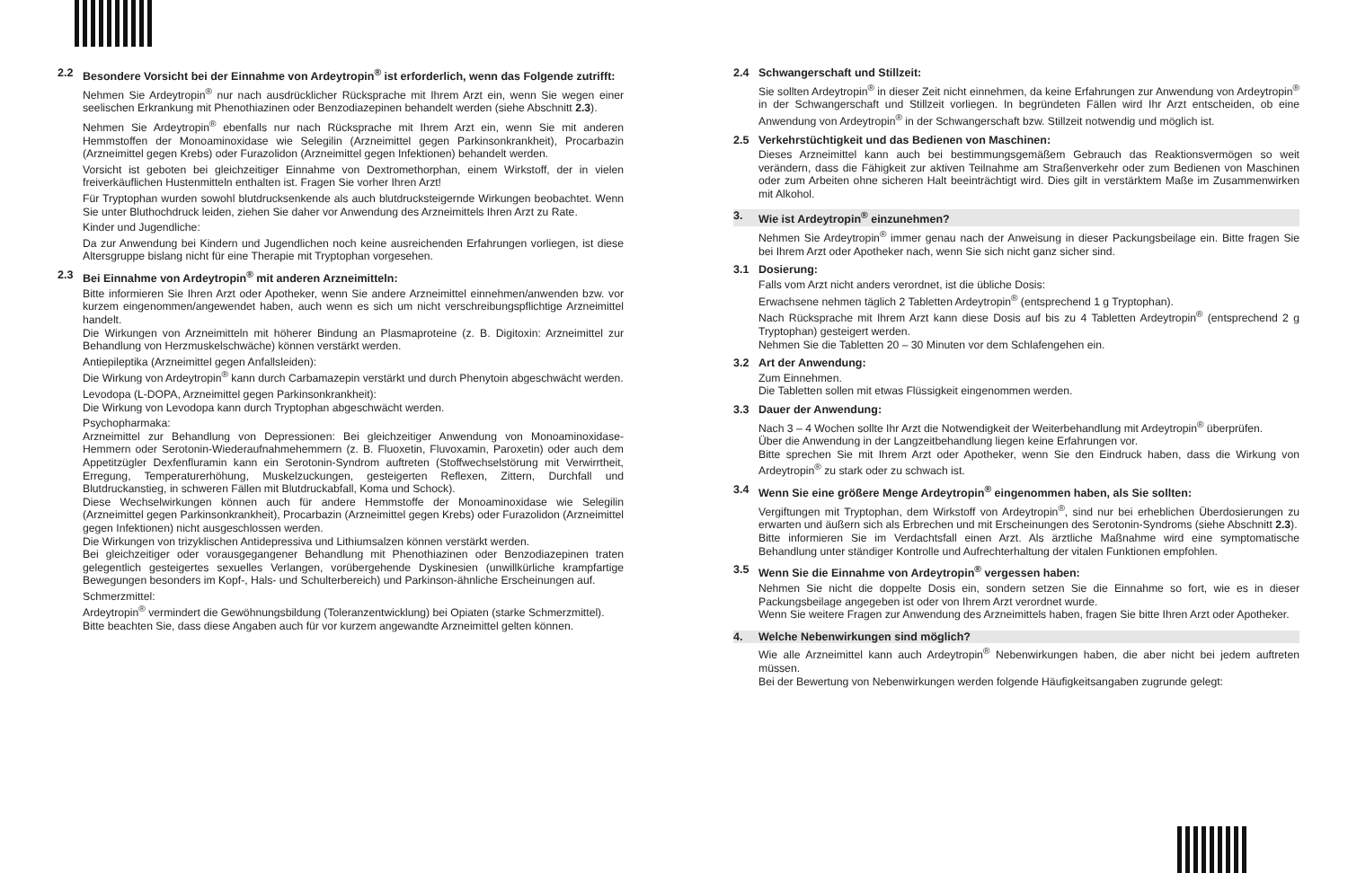2.2 Besondere Vorsicht bei der Einnahme von Ardeytropin<sup>®</sup> ist erforderlich, wenn das Folgende zutrifft:
Nehmen Sie Ardeytropin<sup>®</sup> nur nach ausdrücklicher Rücksprache mit Ihrem Arzt ein, wenn Sie wegen einer seelischen Erkrankung mit Phenothiazinen oder Benzodiazepinen behandelt werden (siehe Abschnitt 2.3).
Nehmen Sie Ardeytropin<sup>®</sup> ebenfalls nur nach Rücksprache mit Ihrem Arzt ein, wenn Sie mit anderen Hemmstoffen der Monoaminoxidase wie Selegilin (Arzneimittel gegen Parkinsonkrankheit), Procarbazin (Arzneimittel gegen Krebs) oder Furazolidon (Arzneimittel gegen Infektionen) behandelt werden.
Vorsicht ist geboten bei gleichzeitiger Einnahme von Dextromethorphan, einem Wirkstoff, der in vielen freiverkäuflichen Hustenmitteln enthalten ist. Fragen Sie vorher Ihren Arzt!
Für Tryptophan wurden sowohl blutdrucksenkende als auch blutdrucksteigernde Wirkungen beobachtet. Wenn Sie unter Bluthochdruck leiden, ziehen Sie daher vor Anwendung des Arzneimittels Ihren Arzt zu Rate.
Kinder und Jugendliche:
Da zur Anwendung bei Kindern und Jugendlichen noch keine ausreichenden Erfahrungen vorliegen, ist diese Altersgruppe bislang nicht für eine Therapie mit Tryptophan vorgesehen.
2.3 Bei Einnahme von Ardeytropin<sup>®</sup> mit anderen Arzneimitteln:
Bitte informieren Sie Ihren Arzt oder Apotheker, wenn Sie andere Arzneimittel einnehmen/anwenden bzw. vor kurzem eingenommen/angewendet haben, auch wenn es sich um nicht verschreibungspflichtige Arzneimittel handelt.
Die Wirkungen von Arzneimitteln mit höherer Bindung an Plasmaproteine (z. B. Digitoxin: Arzneimittel zur Behandlung von Herzmuskelschwäche) können verstärkt werden.
Antiepileptika (Arzneimittel gegen Anfallsleiden):
Die Wirkung von Ardeytropin<sup>®</sup> kann durch Carbamazepin verstärkt und durch Phenytoin abgeschwächt werden.
Levodopa (L-DOPA, Arzneimittel gegen Parkinsonkrankheit):
Die Wirkung von Levodopa kann durch Tryptophan abgeschwächt werden.
Psychopharmaka:
Arzneimittel zur Behandlung von Depressionen: Bei gleichzeitiger Anwendung von Monoaminoxidase-Hemmern oder Serotonin-Wiederaufnahmehemmern (z. B. Fluoxetin, Fluvoxamin, Paroxetin) oder auch dem Appetitzügler Dexfenfluramin kann ein Serotonin-Syndrom auftreten (Stoffwechselstörung mit Verwirrtheit, Erregung, Temperaturerhöhung, Muskelzuckungen, gesteigerten Reflexen, Zittern, Durchfall und Blutdruckanstieg, in schweren Fällen mit Blutdruckabfall, Koma und Schock).
Diese Wechselwirkungen können auch für andere Hemmstoffe der Monoaminoxidase wie Selegilin (Arzneimittel gegen Parkinsonkrankheit), Procarbazin (Arzneimittel gegen Krebs) oder Furazolidon (Arzneimittel gegen Infektionen) nicht ausgeschlossen werden.
Die Wirkungen von trizyklischen Antidepressiva und Lithiumsalzen können verstärkt werden.
Bei gleichzeitiger oder vorausgegangener Behandlung mit Phenothiazinen oder Benzodiazepinen traten gelegentlich gesteigertes sexuelles Verlangen, vorübergehende Dyskinesien (unwillkürliche krampfartige Bewegungen besonders im Kopf-, Hals- und Schulterbereich) und Parkinson-ähnliche Erscheinungen auf.
Schmerzmittel:
Ardeytropin<sup>®</sup> vermindert die Gewöhnungsbildung (Toleranzentwicklung) bei Opiaten (starke Schmerzmittel).
Bitte beachten Sie, dass diese Angaben auch für vor kurzem angewandte Arzneimittel gelten können.
2.4 Schwangerschaft und Stillzeit:
Sie sollten Ardeytropin<sup>®</sup> in dieser Zeit nicht einnehmen, da keine Erfahrungen zur Anwendung von Ardeytropin<sup>®</sup> in der Schwangerschaft und Stillzeit vorliegen. In begründeten Fällen wird Ihr Arzt entscheiden, ob eine Anwendung von Ardeytropin<sup>®</sup> in der Schwangerschaft bzw. Stillzeit notwendig und möglich ist.
2.5 Verkehrstüchtigkeit und das Bedienen von Maschinen:
Dieses Arzneimittel kann auch bei bestimmungsgemäßem Gebrauch das Reaktionsvermögen so weit verändern, dass die Fähigkeit zur aktiven Teilnahme am Straßenverkehr oder zum Bedienen von Maschinen oder zum Arbeiten ohne sicheren Halt beeinträchtigt wird. Dies gilt in verstärktem Maße im Zusammenwirken mit Alkohol.
3. Wie ist Ardeytropin<sup>®</sup> einzunehmen?
Nehmen Sie Ardeytropin<sup>®</sup> immer genau nach der Anweisung in dieser Packungsbeilage ein. Bitte fragen Sie bei Ihrem Arzt oder Apotheker nach, wenn Sie sich nicht ganz sicher sind.
3.1 Dosierung:
Falls vom Arzt nicht anders verordnet, ist die übliche Dosis:
Erwachsene nehmen täglich 2 Tabletten Ardeytropin<sup>®</sup> (entsprechend 1 g Tryptophan).
Nach Rücksprache mit Ihrem Arzt kann diese Dosis auf bis zu 4 Tabletten Ardeytropin<sup>®</sup> (entsprechend 2 g Tryptophan) gesteigert werden.
Nehmen Sie die Tabletten 20 – 30 Minuten vor dem Schlafengehen ein.
3.2 Art der Anwendung:
Zum Einnehmen.
Die Tabletten sollen mit etwas Flüssigkeit eingenommen werden.
3.3 Dauer der Anwendung:
Nach 3 – 4 Wochen sollte Ihr Arzt die Notwendigkeit der Weiterbehandlung mit Ardeytropin<sup>®</sup> überprüfen.
Über die Anwendung in der Langzeitbehandlung liegen keine Erfahrungen vor.
Bitte sprechen Sie mit Ihrem Arzt oder Apotheker, wenn Sie den Eindruck haben, dass die Wirkung von Ardeytropin<sup>®</sup> zu stark oder zu schwach ist.
3.4 Wenn Sie eine größere Menge Ardeytropin<sup>®</sup> eingenommen haben, als Sie sollten:
Vergiftungen mit Tryptophan, dem Wirkstoff von Ardeytropin<sup>®</sup>, sind nur bei erheblichen Überdosierungen zu erwarten und äußern sich als Erbrechen und mit Erscheinungen des Serotonin-Syndroms (siehe Abschnitt 2.3).
Bitte informieren Sie im Verdachtsfall einen Arzt. Als ärztliche Maßnahme wird eine symptomatische Behandlung unter ständiger Kontrolle und Aufrechterhaltung der vitalen Funktionen empfohlen.
3.5 Wenn Sie die Einnahme von Ardeytropin<sup>®</sup> vergessen haben:
Nehmen Sie nicht die doppelte Dosis ein, sondern setzen Sie die Einnahme so fort, wie es in dieser Packungsbeilage angegeben ist oder von Ihrem Arzt verordnet wurde.
Wenn Sie weitere Fragen zur Anwendung des Arzneimittels haben, fragen Sie bitte Ihren Arzt oder Apotheker.
4. Welche Nebenwirkungen sind möglich?
Wie alle Arzneimittel kann auch Ardeytropin<sup>®</sup> Nebenwirkungen haben, die aber nicht bei jedem auftreten müssen.
Bei der Bewertung von Nebenwirkungen werden folgende Häufigkeitsangaben zugrunde gelegt: